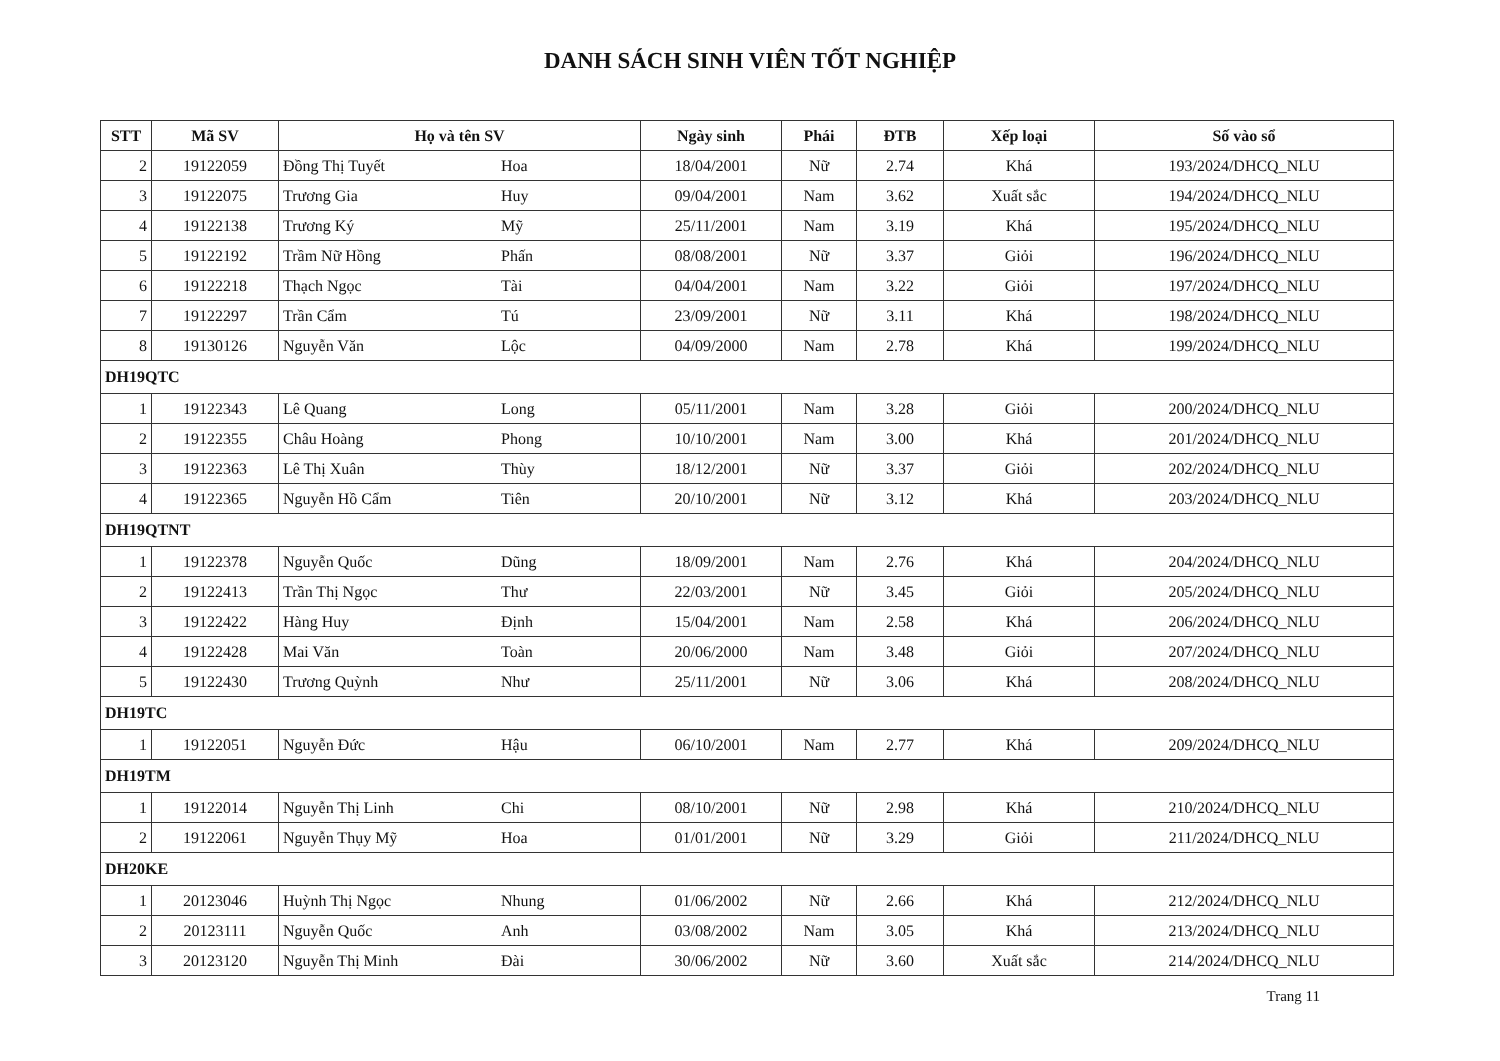DANH SÁCH SINH VIÊN TỐT NGHIỆP
| STT | Mã SV | Họ và tên SV | | Ngày sinh | Phái | ĐTB | Xếp loại | Số vào sổ |
| --- | --- | --- | --- | --- | --- | --- | --- | --- |
| 2 | 19122059 | Đồng Thị Tuyết | Hoa | 18/04/2001 | Nữ | 2.74 | Khá | 193/2024/DHCQ_NLU |
| 3 | 19122075 | Trương Gia | Huy | 09/04/2001 | Nam | 3.62 | Xuất sắc | 194/2024/DHCQ_NLU |
| 4 | 19122138 | Trương Ký | Mỹ | 25/11/2001 | Nam | 3.19 | Khá | 195/2024/DHCQ_NLU |
| 5 | 19122192 | Trầm Nữ Hồng | Phấn | 08/08/2001 | Nữ | 3.37 | Giỏi | 196/2024/DHCQ_NLU |
| 6 | 19122218 | Thạch Ngọc | Tài | 04/04/2001 | Nam | 3.22 | Giỏi | 197/2024/DHCQ_NLU |
| 7 | 19122297 | Trần Cẩm | Tú | 23/09/2001 | Nữ | 3.11 | Khá | 198/2024/DHCQ_NLU |
| 8 | 19130126 | Nguyễn Văn | Lộc | 04/09/2000 | Nam | 2.78 | Khá | 199/2024/DHCQ_NLU |
| DH19QTC | | | | | | | | |
| 1 | 19122343 | Lê Quang | Long | 05/11/2001 | Nam | 3.28 | Giỏi | 200/2024/DHCQ_NLU |
| 2 | 19122355 | Châu Hoàng | Phong | 10/10/2001 | Nam | 3.00 | Khá | 201/2024/DHCQ_NLU |
| 3 | 19122363 | Lê Thị Xuân | Thùy | 18/12/2001 | Nữ | 3.37 | Giỏi | 202/2024/DHCQ_NLU |
| 4 | 19122365 | Nguyễn Hồ Cẩm | Tiên | 20/10/2001 | Nữ | 3.12 | Khá | 203/2024/DHCQ_NLU |
| DH19QTNT | | | | | | | | |
| 1 | 19122378 | Nguyễn Quốc | Dũng | 18/09/2001 | Nam | 2.76 | Khá | 204/2024/DHCQ_NLU |
| 2 | 19122413 | Trần Thị Ngọc | Thư | 22/03/2001 | Nữ | 3.45 | Giỏi | 205/2024/DHCQ_NLU |
| 3 | 19122422 | Hàng Huy | Định | 15/04/2001 | Nam | 2.58 | Khá | 206/2024/DHCQ_NLU |
| 4 | 19122428 | Mai Văn | Toàn | 20/06/2000 | Nam | 3.48 | Giỏi | 207/2024/DHCQ_NLU |
| 5 | 19122430 | Trương Quỳnh | Như | 25/11/2001 | Nữ | 3.06 | Khá | 208/2024/DHCQ_NLU |
| DH19TC | | | | | | | | |
| 1 | 19122051 | Nguyễn Đức | Hậu | 06/10/2001 | Nam | 2.77 | Khá | 209/2024/DHCQ_NLU |
| DH19TM | | | | | | | | |
| 1 | 19122014 | Nguyễn Thị Linh | Chi | 08/10/2001 | Nữ | 2.98 | Khá | 210/2024/DHCQ_NLU |
| 2 | 19122061 | Nguyễn Thụy Mỹ | Hoa | 01/01/2001 | Nữ | 3.29 | Giỏi | 211/2024/DHCQ_NLU |
| DH20KE | | | | | | | | |
| 1 | 20123046 | Huỳnh Thị Ngọc | Nhung | 01/06/2002 | Nữ | 2.66 | Khá | 212/2024/DHCQ_NLU |
| 2 | 20123111 | Nguyễn Quốc | Anh | 03/08/2002 | Nam | 3.05 | Khá | 213/2024/DHCQ_NLU |
| 3 | 20123120 | Nguyễn Thị Minh | Đài | 30/06/2002 | Nữ | 3.60 | Xuất sắc | 214/2024/DHCQ_NLU |
Trang 11